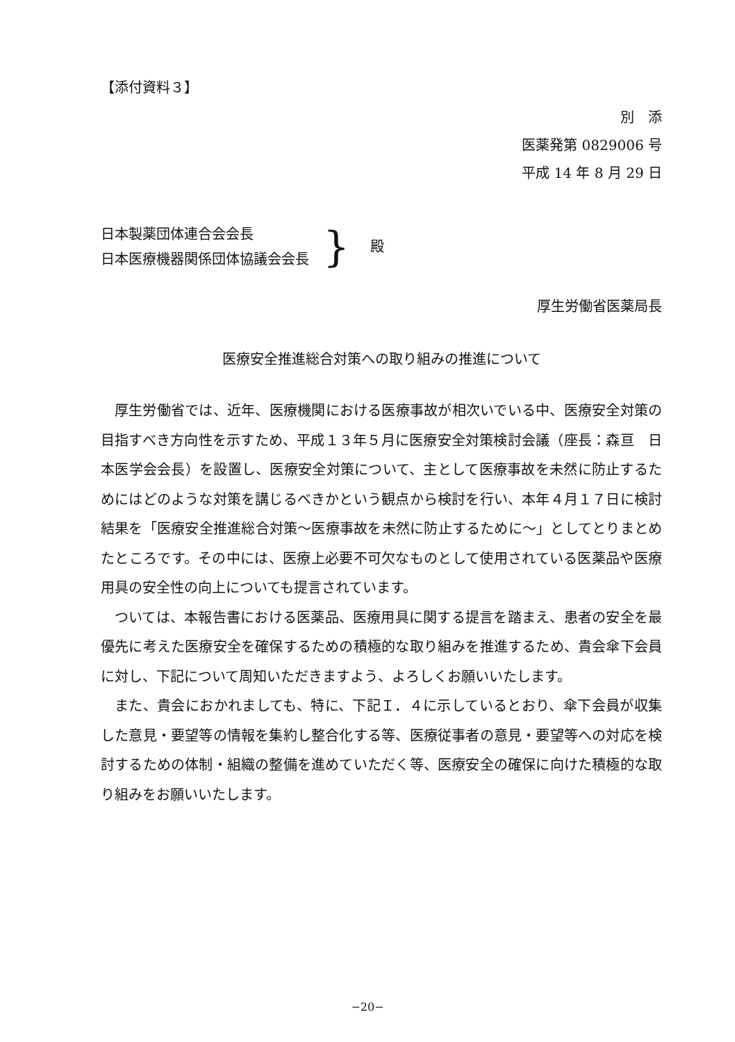【添付資料３】
別　添
医薬発第 0829006 号
平成 14 年 8 月 29 日
日本製薬団体連合会会長
日本医療機器関係団体協議会会長
} 殿
厚生労働省医薬局長
医療安全推進総合対策への取り組みの推進について
厚生労働省では、近年、医療機関における医療事故が相次いでいる中、医療安全対策の目指すべき方向性を示すため、平成１３年５月に医療安全対策検討会議（座長：森亘　日本医学会会長）を設置し、医療安全対策について、主として医療事故を未然に防止するためにはどのような対策を講じるべきかという観点から検討を行い、本年４月１７日に検討結果を「医療安全推進総合対策～医療事故を未然に防止するために～」としてとりまとめたところです。その中には、医療上必要不可欠なものとして使用されている医薬品や医療用具の安全性の向上についても提言されています。
ついては、本報告書における医薬品、医療用具に関する提言を踏まえ、患者の安全を最優先に考えた医療安全を確保するための積極的な取り組みを推進するため、貴会傘下会員に対し、下記について周知いただきますよう、よろしくお願いいたします。
また、貴会におかれましても、特に、下記Ｉ．４に示しているとおり、傘下会員が収集した意見・要望等の情報を集約し整合化する等、医療従事者の意見・要望等への対応を検討するための体制・組織の整備を進めていただく等、医療安全の確保に向けた積極的な取り組みをお願いいたします。
−20−